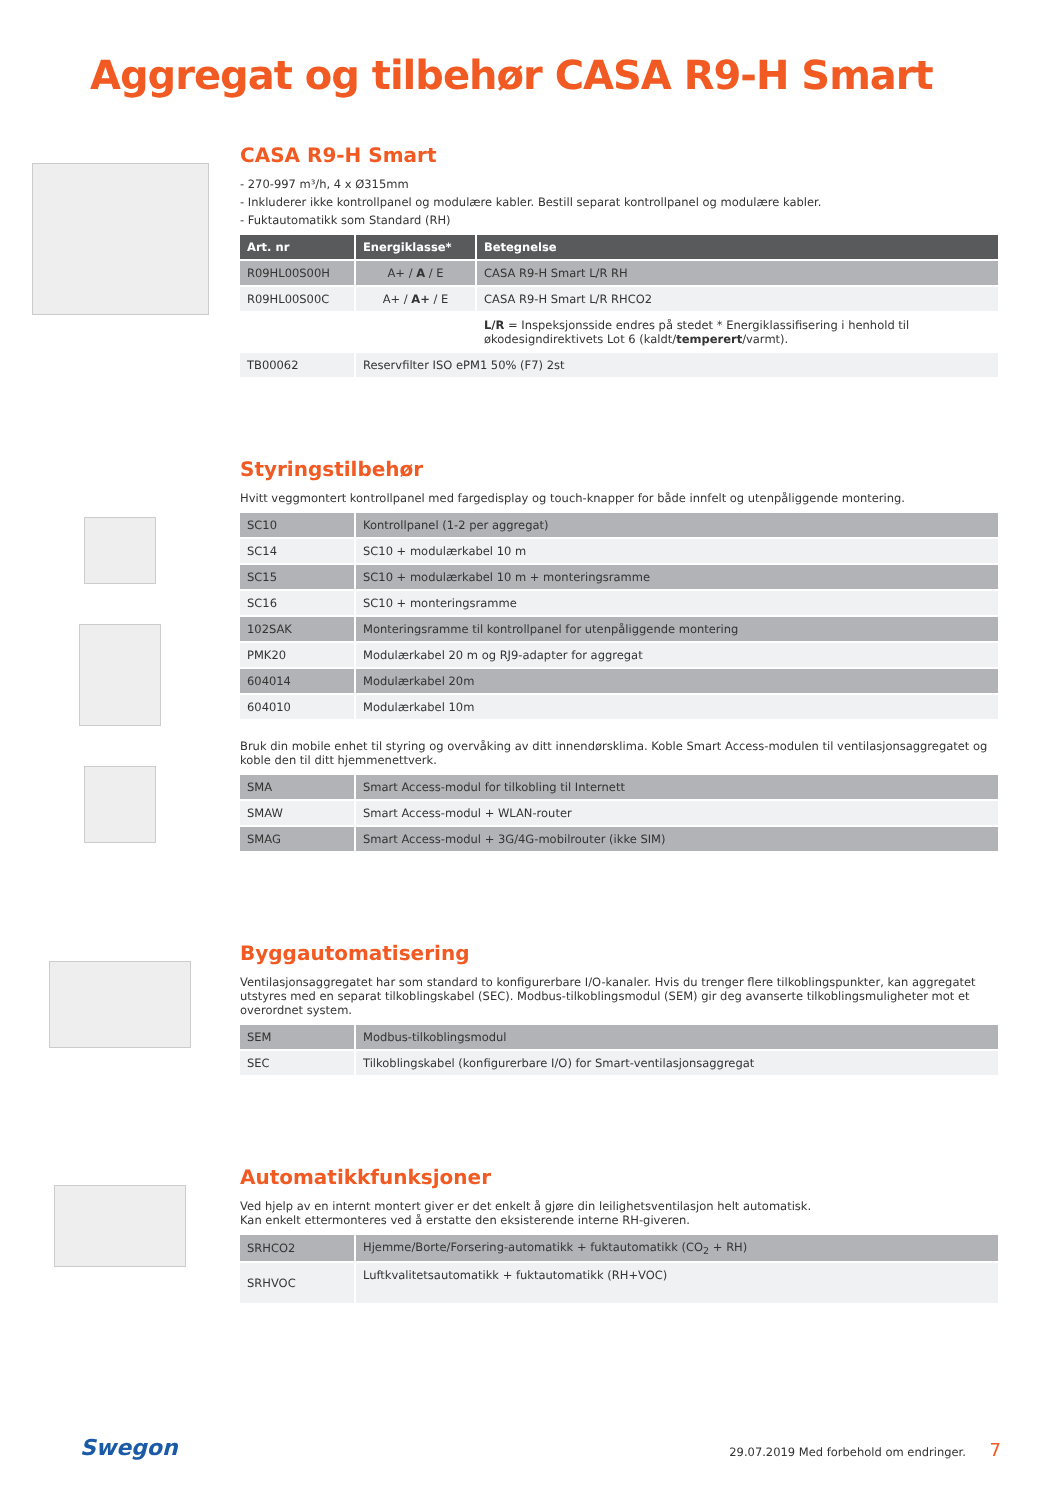Aggregat og tilbehør CASA R9-H Smart
CASA R9-H Smart
- 270-997 m³/h, 4 x Ø315mm
- Inkluderer ikke kontrollpanel og modulære kabler. Bestill separat kontrollpanel og modulære kabler.
- Fuktautomatikk som Standard (RH)
| Art. nr | Energiklasse* | Betegnelse |
| --- | --- | --- |
| R09HL00S00H | A+ / A / E | CASA R9-H Smart L/R RH |
| R09HL00S00C | A+ / A+ / E | CASA R9-H Smart L/R RHCO2 |
| | | L/R = Inspeksjonsside endres på stedet * Energiklassifisering i henhold til økodesigndirektivets Lot 6 (kaldt/ temperert /varmt). |
| TB00062 | Reservfilter ISO ePM1 50% (F7) 2st | |
Styringstilbehør
Hvitt veggmontert kontrollpanel med fargedisplay og touch-knapper for både innfelt og utenpåliggende montering.
| SC10 | Kontrollpanel (1-2 per aggregat) |
| SC14 | SC10 + modulærkabel 10 m |
| SC15 | SC10 + modulærkabel 10 m + monteringsramme |
| SC16 | SC10 + monteringsramme |
| 102SAK | Monteringsramme til kontrollpanel for utenpåliggende montering |
| PMK20 | Modulærkabel 20 m og RJ9-adapter for aggregat |
| 604014 | Modulærkabel 20m |
| 604010 | Modulærkabel 10m |
Bruk din mobile enhet til styring og overvåking av ditt innendørsklima. Koble Smart Access-modulen til ventilasjonsaggregatet og koble den til ditt hjemmenettverk.
| SMA | Smart Access-modul for tilkobling til Internett |
| SMAW | Smart Access-modul + WLAN-router |
| SMAG | Smart Access-modul + 3G/4G-mobilrouter (ikke SIM) |
Byggautomatisering
Ventilasjonsaggregatet har som standard to konfigurerbare I/O-kanaler. Hvis du trenger flere tilkoblingspunkter, kan aggregatet utstyres med en separat tilkoblingskabel (SEC). Modbus-tilkoblingsmodul (SEM) gir deg avanserte tilkoblingsmuligheter mot et overordnet system.
| SEM | Modbus-tilkoblingsmodul |
| SEC | Tilkoblingskabel (konfigurerbare I/O) for Smart-ventilasjonsaggregat |
Automatikkfunksjoner
Ved hjelp av en internt montert giver er det enkelt å gjøre din leilighetsventilasjon helt automatisk.
Kan enkelt ettermonteres ved å erstatte den eksisterende interne RH-giveren.
| SRHCO2 | Hjemme/Borte/Forsering-automatikk + fuktautomatikk (CO<sub>2</sub> + RH) |
| SRHVOC | Luftkvalitetsautomatikk + fuktautomatikk (RH+VOC) |
Swegon
29.07.2019 Med forbehold om endringer. 7